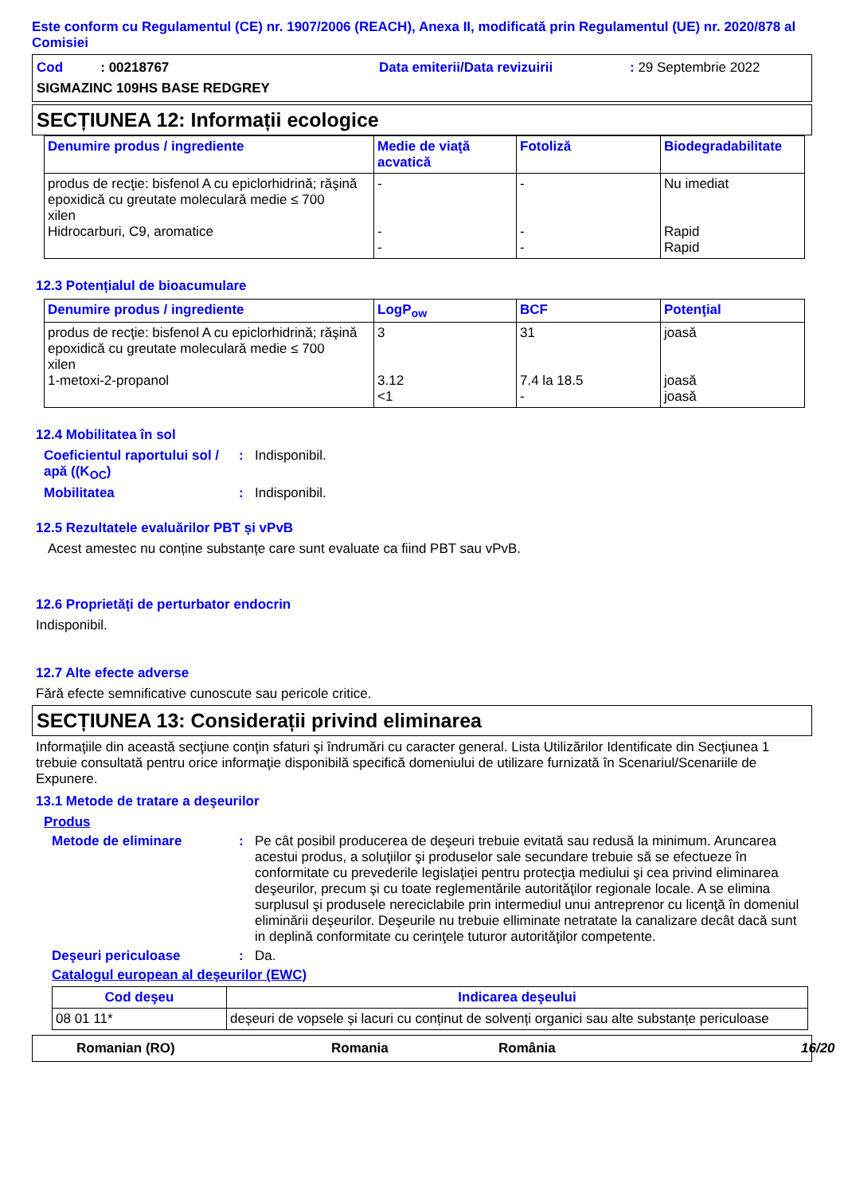Este conform cu Regulamentul (CE) nr. 1907/2006 (REACH), Anexa II, modificată prin Regulamentul (UE) nr. 2020/878 al Comisiei
Cod : 00218767
Data emiterii/Data revizuirii
: 29 Septembrie 2022
SIGMAZINC 109HS BASE REDGREY
SECȚIUNEA 12: Informații ecologice
| Denumire produs / ingrediente | Medie de viaţă acvatică | Fotoliză | Biodegradabilitate |
| --- | --- | --- | --- |
| produs de recţie: bisfenol A cu epiclorhidrină; răşină epoxidică cu greutate moleculară medie ≤ 700 xilen Hidrocarburi, C9, aromatice | - - - | - - - | Nu imediat Rapid Rapid |
12.3 Potențialul de bioacumulare
| Denumire produs / ingrediente | LogP<sub>ow</sub> | BCF | Potenţial |
| --- | --- | --- | --- |
| produs de recţie: bisfenol A cu epiclorhidrină; răşină epoxidică cu greutate moleculară medie ≤ 700 xilen 1-metoxi-2-propanol | 3 3.12 <1 | 31 7.4 la 18.5 - | joasă joasă joasă |
12.4 Mobilitatea în sol
Coeficientul raportului sol / apă ((K<sub>OC</sub>): Indisponibil.
Mobilitatea: Indisponibil.
12.5 Rezultatele evaluărilor PBT și vPvB
Acest amestec nu conține substanțe care sunt evaluate ca fiind PBT sau vPvB.
12.6 Proprietăți de perturbator endocrin
Indisponibil.
12.7 Alte efecte adverse
Fără efecte semnificative cunoscute sau pericole critice.
SECȚIUNEA 13: Considerații privind eliminarea
Informaţiile din această secţiune conţin sfaturi şi îndrumări cu caracter general. Lista Utilizărilor Identificate din Secţiunea 1 trebuie consultată pentru orice informaţie disponibilă specifică domeniului de utilizare furnizată în Scenariul/Scenariile de Expunere.
13.1 Metode de tratare a deşeurilor
Produs
Metode de eliminare: Pe cât posibil producerea de deşeuri trebuie evitată sau redusă la minimum. Aruncarea acestui produs, a soluţiilor şi produselor sale secundare trebuie să se efectueze în conformitate cu prevederile legislaţiei pentru protecţia mediului şi cea privind eliminarea deşeurilor, precum şi cu toate reglementările autorităţilor regionale locale. A se elimina surplusul şi produsele nereciclabile prin intermediul unui antreprenor cu licenţă în domeniul eliminării deşeurilor. Deşeurile nu trebuie elliminate netratate la canalizare decât dacă sunt in deplină conformitate cu cerinţele tuturor autorităţilor competente.
Deşeuri periculoase: Da.
Catalogul european al deşeurilor (EWC)
| Cod deşeu | Indicarea deşeului |
| --- | --- |
| 08 01 11* | deșeuri de vopsele și lacuri cu conținut de solvenți organici sau alte substanțe periculoase |
Romanian (RO) Romania România 16/20